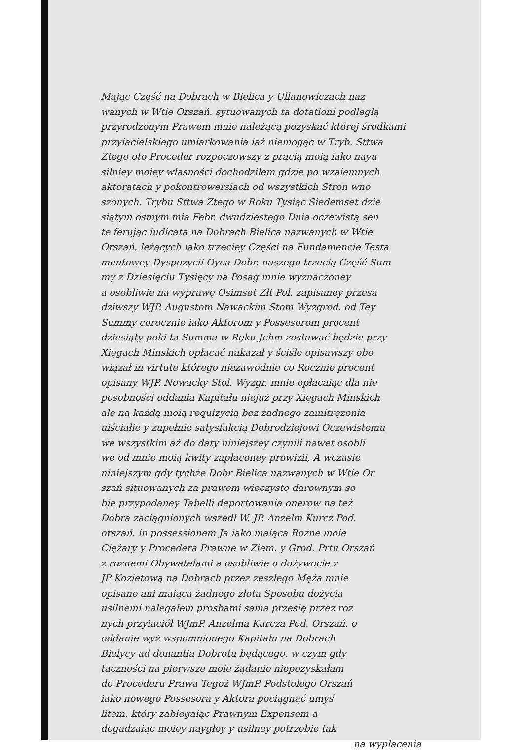Mając Część na Dobrach w Bielica y Ullanowiczach naz
wanych w Wtie Orszań. sytuowanych ta dotationi podległą
przyrodzonym Prawem mnie należącą pozyskać której środkami
przyiacielskiego umiarkowania iaż niemogąc w Tryb. Sttwa
Ztego oto Proceder rozpoczowszy z pracią moią iako nayu
silniey moiey własności dochodziłem gdzie po wzaiemnych
aktoratach y pokontrowersiach od wszystkich Stron wno
szonych. Trybu Sttwa Ztego w Roku Tysiąc Siedemset dzie
siątym ósmym mia Febr. dwudziestego Dnia oczewistą sen
te ferując iudicata na Dobrach Bielica nazwanych w Wtie
Orszań. leżących iako trzeciey Części na Fundamencie Testa
mentowey Dyspozycii Oyca Dobr. naszego trzecią Część Sum
my z Dziesięciu Tysięcy na Posag mnie wyznaczoney
a osobliwie na wyprawę Osimset Złt Pol. zapisaney przesa
dziwszy WJP. Augustom Nawackim Stom Wyzgrod. od Tey
Summy corocznie iako Aktorom y Possesorom procent
dziesiąty poki ta Summa w Ręku Jchm zostawać będzie przy
Xięgach Minskich opłacać nakazał y ściśle opisawszy obo
wiązał in virtute którego niezawodnie co Rocznie procent
opisany WJP. Nowacky Stol. Wyzgr. mnie opłacaiąc dla nie
posobności oddania Kapitału niejuż przy Xięgach Minskich
ale na każdą moią requizycią bez żadnego zamitręzenia
uiściałie y zupełnie satysfakcią Dobrodziejowi Oczewistemu
we wszystkim aż do daty niniejszey czynili nawet osobli
we od mnie moią kwity zapłaconey prowizii, A wczasie
niniejszym gdy tychże Dobr Bielica nazwanych w Wtie Or
szań situowanych za prawem wieczysto darownym so
bie przypodaney Tabelli deportowania onerow na też
Dobra zaciągnionych wszedł W. JP. Anzelm Kurcz Pod.
orszań. in possessionem Ja iako maiąca Rozne moie
Ciężary y Procedera Prawne w Ziem. y Grod. Prtu Orszań
z roznemi Obywatelami a osobliwie o dożywocie z
JP Kozietową na Dobrach przez zeszłego Męża mnie
opisane ani maiąca żadnego złota Sposobu dożycia
usilnemi nalegałem prosbami sama przesię przez roz
nych przyiaciół WJmP. Anzelma Kurcza Pod. Orszań. o
oddanie wyż wspomnionego Kapitału na Dobrach
Bielycy ad donantia Dobrotu będącego. w czym gdy
taczności na pierwsze moie żądanie niepozyskałam
do Procederu Prawa Tegoż WJmP. Podstolego Orszań
iako nowego Possesora y Aktora pociągnąć umyś
litem. który zabiegaiąc Prawnym Expensom a
dogadzaiąc moiey naygłey y usilney potrzebie tak
na wypłacenia